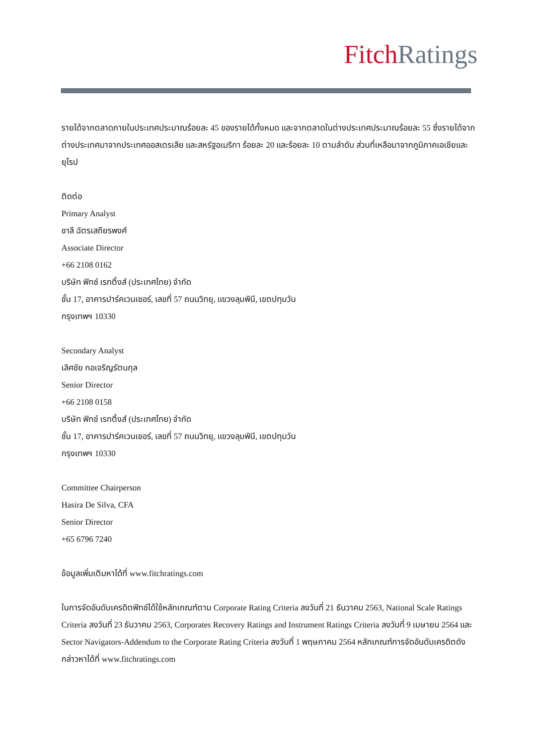Fitch Ratings
รายได้จากตลาดภายในประเทศประมาณร้อยละ 45 ของรายได้ทั้งหมด และจากตลาดในต่างประเทศประมาณร้อยละ 55 ซึ่งรายได้จากต่างประเทศมาจากประเทศออสเตรเลีย และสหรัฐอเมริกา ร้อยละ 20 และร้อยละ 10 ตามลำดับ ส่วนที่เหลือมาจากภูมิภาคเอเชียและยุโรป
ติดต่อ
Primary Analyst
ชาลี ฉัตรเสถียรพงศ์
Associate Director
+66 2108 0162
บริษัท ฟิทช์ เรทติ้งส์ (ประเทศไทย) จำกัด
ชั้น 17, อาคารปาร์คเวนเชอร์, เลขที่ 57 ถนนวิทยุ, แขวงลุมพินี, เขตปทุมวัน
กรุงเทพฯ 10330
Secondary Analyst
เลิศชัย กอเจริญรัตนกุล
Senior Director
+66 2108 0158
บริษัท ฟิทช์ เรทติ้งส์ (ประเทศไทย) จำกัด
ชั้น 17, อาคารปาร์คเวนเชอร์, เลขที่ 57 ถนนวิทยุ, แขวงลุมพินี, เขตปทุมวัน
กรุงเทพฯ 10330
Committee Chairperson
Hasira De Silva, CFA
Senior Director
+65 6796 7240
ข้อมูลเพิ่มเติมหาได้ที่ www.fitchratings.com
ในการจัดอันดับเครดิตฟิทช์ได้ใช้หลักเกณฑ์ตาม Corporate Rating Criteria ลงวันที่ 21 ธันวาคม 2563, National Scale Ratings Criteria ลงวันที่ 23 ธันวาคม 2563, Corporates Recovery Ratings and Instrument Ratings Criteria ลงวันที่ 9 เมษายน 2564 และ Sector Navigators-Addendum to the Corporate Rating Criteria ลงวันที่ 1 พฤษภาคม 2564 หลักเกณฑ์การจัดอันดับเครดิตดังกล่าวหาได้ที่ www.fitchratings.com